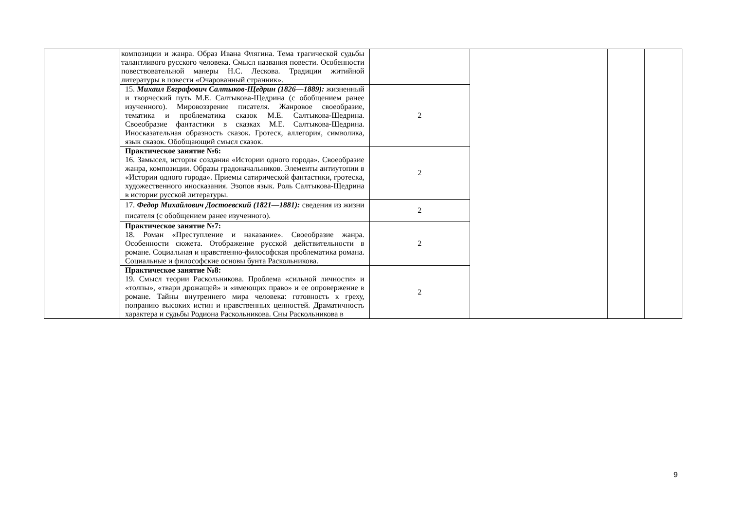| | композиции и жанра. Образ Ивана Флягина. Тема трагической судьбы талантливого русского человека. Смысл названия повести. Особенности повествовательной манеры Н.С. Лескова. Традиции житийной литературы в повести «Очарованный странник». | | | | |
| | 15. Михаил Евграфович Салтыков-Щедрин (1826—1889): жизненный и творческий путь М.Е. Салтыкова-Щедрина (с обобщением ранее изученного). Мировоззрение писателя. Жанровое своеобразие, тематика и проблематика сказок М.Е. Салтыкова-Щедрина. Своеобразие фантастики в сказках М.Е. Салтыкова-Щедрина. Иносказательная образность сказок. Гротеск, аллегория, символика, язык сказок. Обобщающий смысл сказок. | 2 | | | |
| | Практическое занятие №6: 16. Замысел, история создания «Истории одного города». Своеобразие жанра, композиции. Образы градоначальников. Элементы антиутопии в «Истории одного города». Приемы сатирической фантастики, гротеска, художественного иносказания. Эзопов язык. Роль Салтыкова-Щедрина в истории русской литературы. | 2 | | | |
| | 17. Федор Михайлович Достоевский (1821—1881): сведения из жизни писателя (с обобщением ранее изученного). | 2 | | | |
| | Практическое занятие №7: 18. Роман «Преступление и наказание». Своеобразие жанра. Особенности сюжета. Отображение русской действительности в романе. Социальная и нравственно-философская проблематика романа. Социальные и философские основы бунта Раскольникова. | 2 | | | |
| | Практическое занятие №8: 19. Смысл теории Раскольникова. Проблема «сильной личности» и «толпы», «твари дрожащей» и «имеющих право» и ее опровержение в романе. Тайны внутреннего мира человека: готовность к греху, попранию высоких истин и нравственных ценностей. Драматичность характера и судьбы Родиона Раскольникова. Сны Раскольникова в | 2 | | | |
9